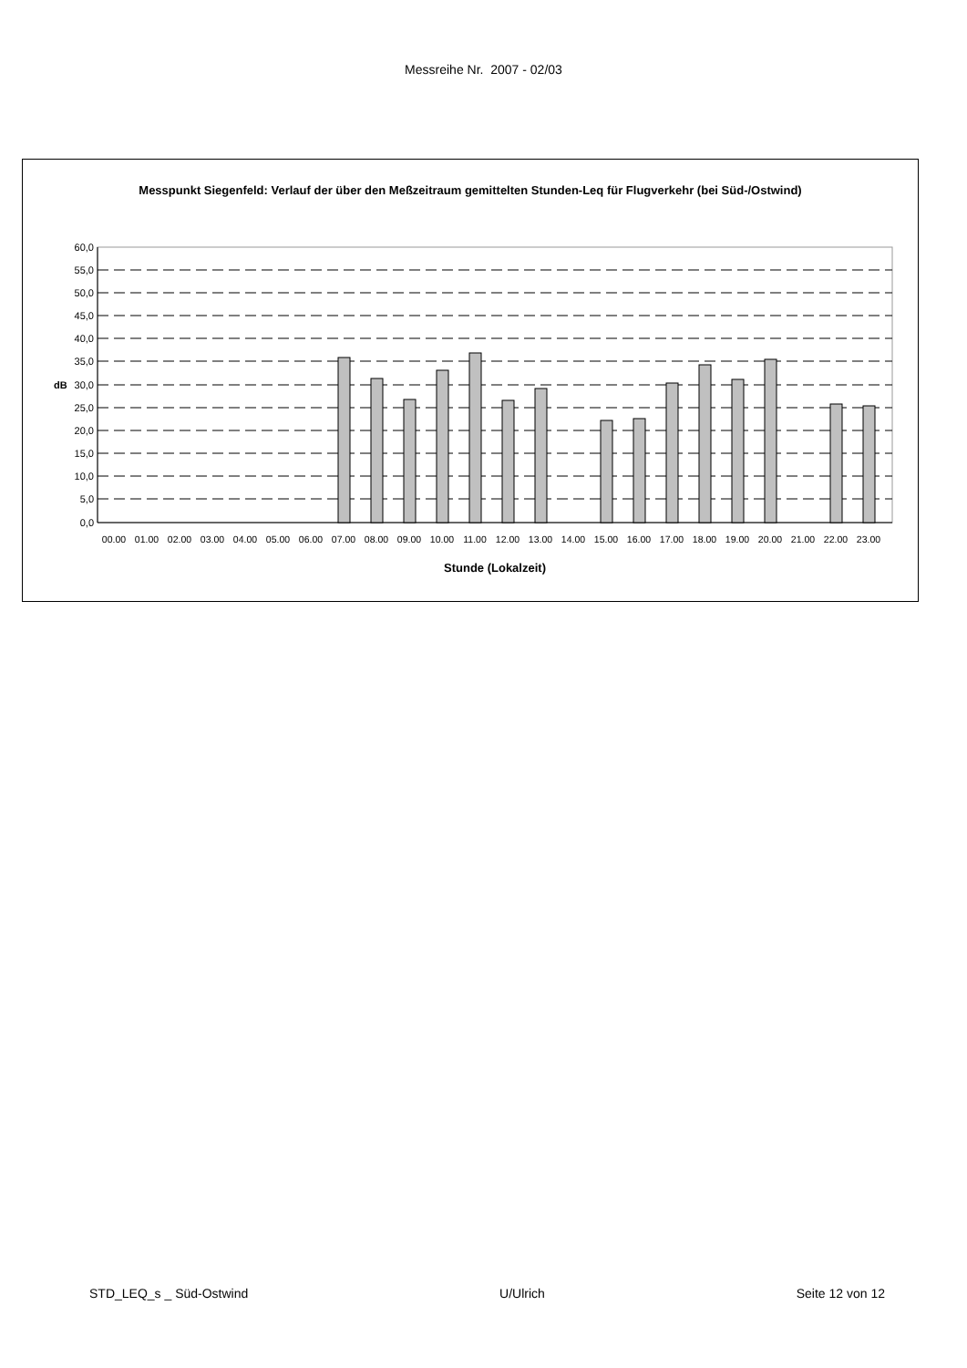Messreihe Nr. 2007 - 02/03
Messpunkt Siegenfeld: Verlauf der über den Meßzeitraum gemittelten Stunden-Leq für Flugverkehr (bei Süd-/Ostwind)
60,0
55,0
50,0
45,0
40,0
35,0
30,0
25,0
20,0
15,0
10,0
5,0
0,0
dB
00.00
01.00
02.00
03.00
04.00
05.00
06.00
07.00
08.00
09.00
10.00
11.00
12.00
13.00
14.00
15.00
16.00
17.00
18.00
19.00
20.00
21.00
22.00
23.00
Stunde (Lokalzeit)
STD_LEQ_s _ Süd-Ostwind U/Ulrich Seite 12 von 12